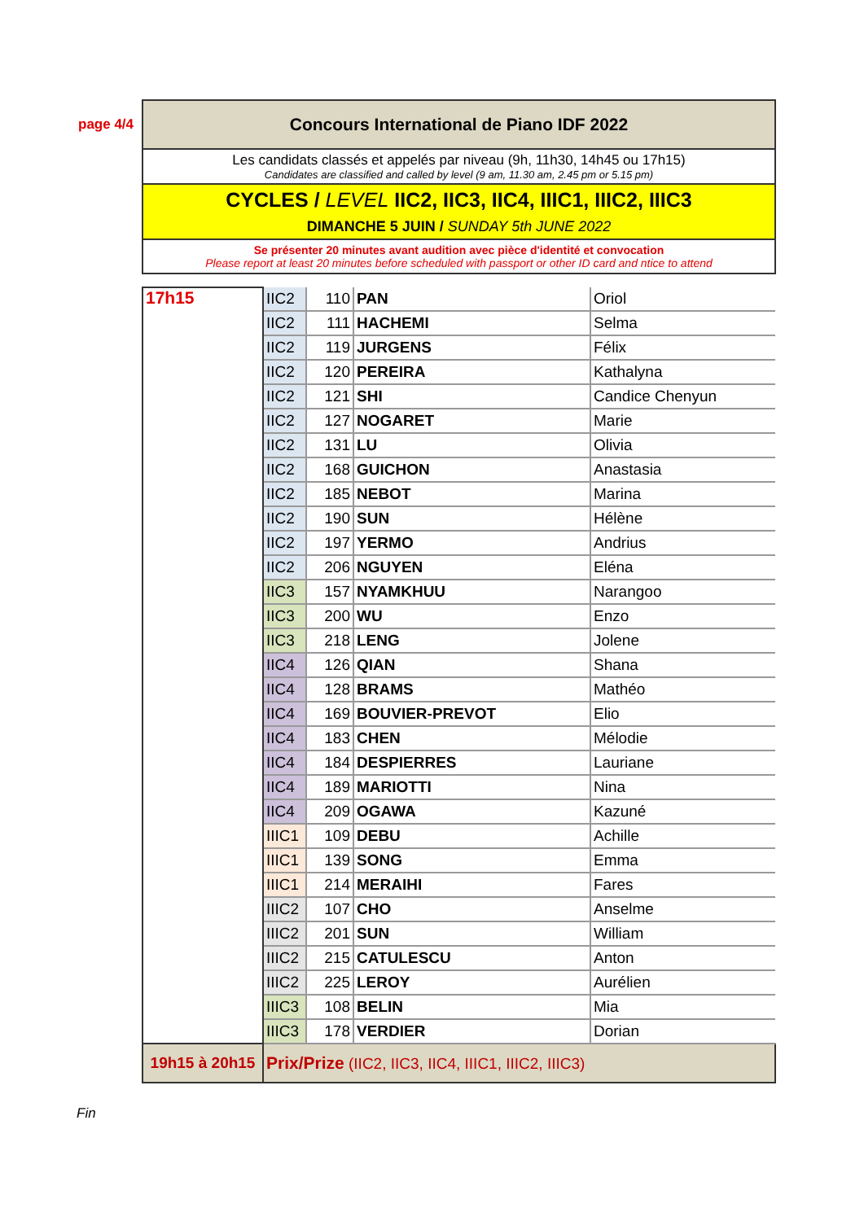page 4/4
Concours International de Piano IDF 2022
Les candidats classés et appelés par niveau (9h, 11h30, 14h45 ou 17h15)
Candidates are classified and called by level (9 am, 11.30 am, 2.45 pm or 5.15 pm)
CYCLES / LEVEL IIC2, IIC3, IIC4, IIIC1, IIIC2, IIIC3
DIMANCHE 5 JUIN / SUNDAY 5th JUNE 2022
Se présenter 20 minutes avant audition avec pièce d'identité et convocation
Please report at least 20 minutes before scheduled with passport or other ID card and ntice to attend
| 17h15 | IIC2 | 110 | PAN | Oriol |
| | IIC2 | 111 | HACHEMI | Selma |
| | IIC2 | 119 | JURGENS | Félix |
| | IIC2 | 120 | PEREIRA | Kathalyna |
| | IIC2 | 121 | SHI | Candice Chenyun |
| | IIC2 | 127 | NOGARET | Marie |
| | IIC2 | 131 | LU | Olivia |
| | IIC2 | 168 | GUICHON | Anastasia |
| | IIC2 | 185 | NEBOT | Marina |
| | IIC2 | 190 | SUN | Hélène |
| | IIC2 | 197 | YERMO | Andrius |
| | IIC2 | 206 | NGUYEN | Eléna |
| | IIC3 | 157 | NYAMKHUU | Narangoo |
| | IIC3 | 200 | WU | Enzo |
| | IIC3 | 218 | LENG | Jolene |
| | IIC4 | 126 | QIAN | Shana |
| | IIC4 | 128 | BRAMS | Mathéo |
| | IIC4 | 169 | BOUVIER-PREVOT | Elio |
| | IIC4 | 183 | CHEN | Mélodie |
| | IIC4 | 184 | DESPIERRES | Lauriane |
| | IIC4 | 189 | MARIOTTI | Nina |
| | IIC4 | 209 | OGAWA | Kazuné |
| | IIIC1 | 109 | DEBU | Achille |
| | IIIC1 | 139 | SONG | Emma |
| | IIIC1 | 214 | MERAIHI | Fares |
| | IIIC2 | 107 | CHO | Anselme |
| | IIIC2 | 201 | SUN | William |
| | IIIC2 | 215 | CATULESCU | Anton |
| | IIIC2 | 225 | LEROY | Aurélien |
| | IIIC3 | 108 | BELIN | Mia |
| | IIIC3 | 178 | VERDIER | Dorian |
| 19h15 à 20h15 | Prix/Prize (IIC2, IIC3, IIC4, IIIC1, IIIC2, IIIC3) | | | |
Fin